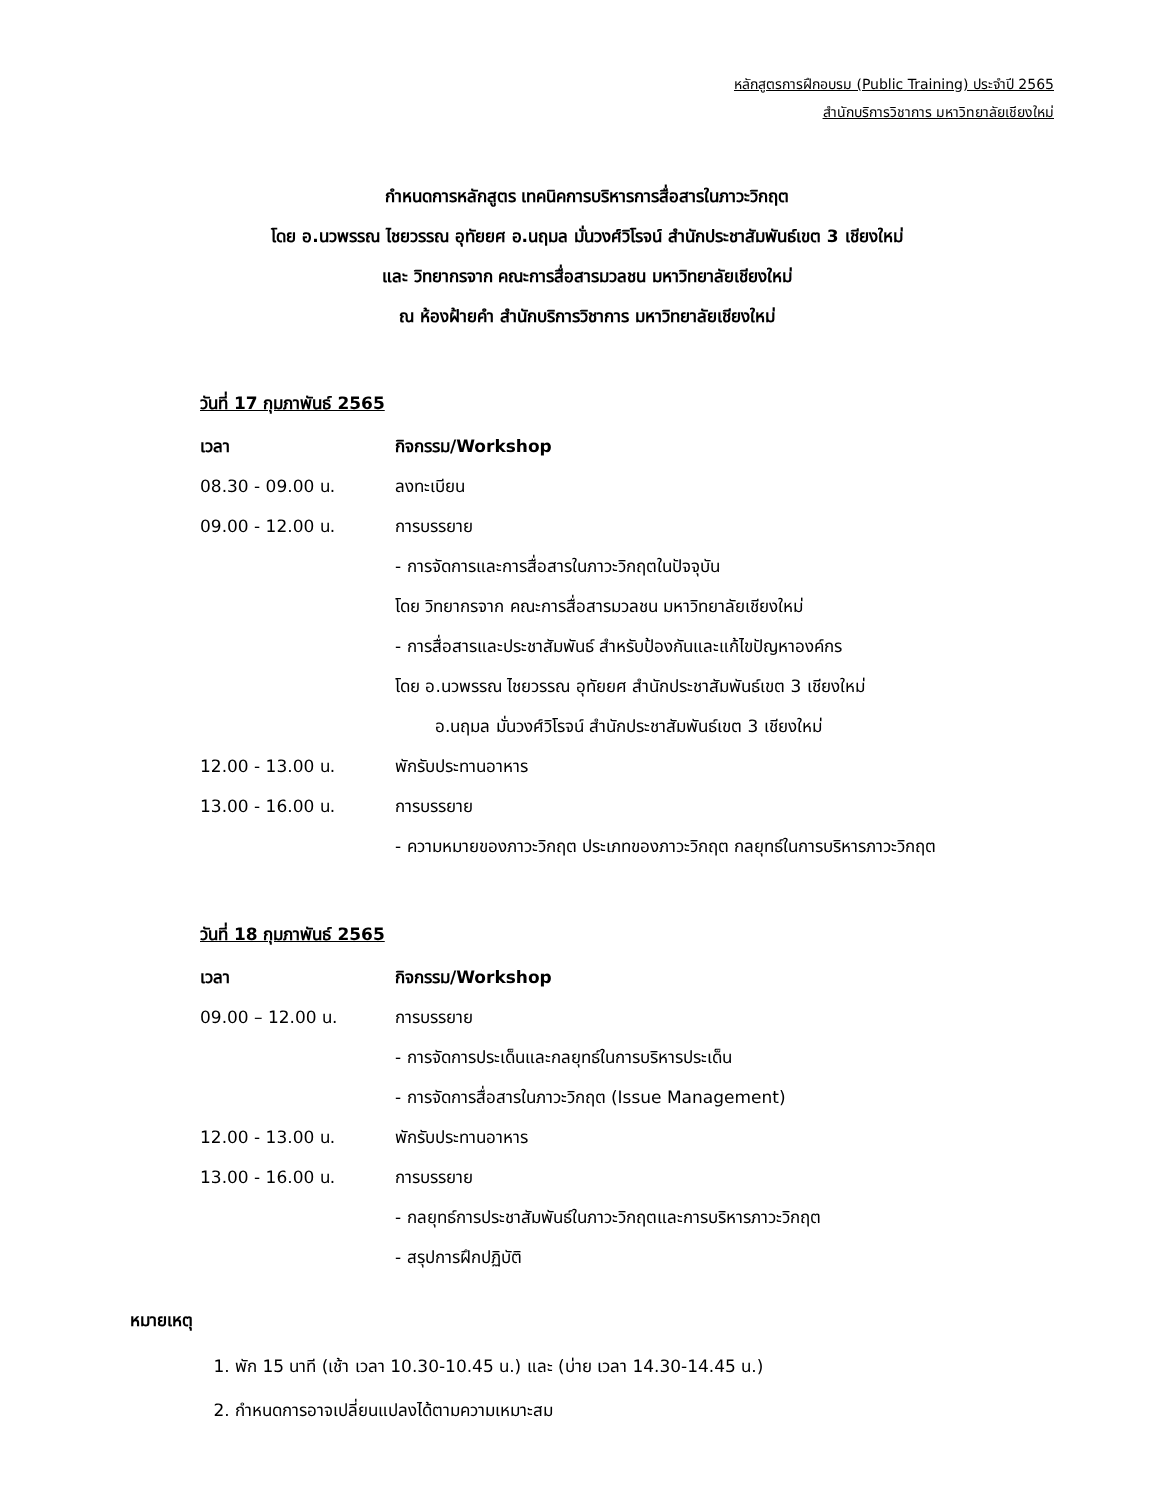หลักสูตรการฝึกอบรม (Public Training) ประจำปี 2565
สำนักบริการวิชาการ มหาวิทยาลัยเชียงใหม่
กำหนดการหลักสูตร เทคนิคการบริหารการสื่อสารในภาวะวิกฤต
โดย อ.นวพรรณ ไชยวรรณ อุทัยยศ อ.นฤมล มั่นวงศ์วิโรจน์ สำนักประชาสัมพันธ์เขต 3 เชียงใหม่
และ วิทยากรจาก คณะการสื่อสารมวลชน มหาวิทยาลัยเชียงใหม่
ณ ห้องฝ้ายคำ สำนักบริการวิชาการ มหาวิทยาลัยเชียงใหม่
วันที่ 17 กุมภาพันธ์ 2565
| เวลา | กิจกรรม/Workshop |
| --- | --- |
| 08.30 - 09.00 น. | ลงทะเบียน |
| 09.00 - 12.00 น. | การบรรยาย |
| | - การจัดการและการสื่อสารในภาวะวิกฤตในปัจจุบัน |
| | โดย วิทยากรจาก คณะการสื่อสารมวลชน มหาวิทยาลัยเชียงใหม่ |
| | - การสื่อสารและประชาสัมพันธ์ สำหรับป้องกันและแก้ไขปัญหาองค์กร |
| | โดย อ.นวพรรณ ไชยวรรณ อุทัยยศ สำนักประชาสัมพันธ์เขต 3 เชียงใหม่ |
| | อ.นฤมล มั่นวงศ์วิโรจน์ สำนักประชาสัมพันธ์เขต 3 เชียงใหม่ |
| 12.00 - 13.00 น. | พักรับประทานอาหาร |
| 13.00 - 16.00 น. | การบรรยาย |
| | - ความหมายของภาวะวิกฤต ประเภทของภาวะวิกฤต กลยุทธ์ในการบริหารภาวะวิกฤต |
วันที่ 18 กุมภาพันธ์ 2565
| เวลา | กิจกรรม/Workshop |
| --- | --- |
| 09.00 – 12.00 น. | การบรรยาย |
| | - การจัดการประเด็นและกลยุทธ์ในการบริหารประเด็น |
| | - การจัดการสื่อสารในภาวะวิกฤต (Issue Management) |
| 12.00 - 13.00 น. | พักรับประทานอาหาร |
| 13.00 - 16.00 น. | การบรรยาย |
| | - กลยุทธ์การประชาสัมพันธ์ในภาวะวิกฤตและการบริหารภาวะวิกฤต |
| | - สรุปการฝึกปฏิบัติ |
หมายเหตุ
1. พัก 15 นาที (เช้า เวลา 10.30-10.45 น.) และ (บ่าย เวลา 14.30-14.45 น.)
2. กำหนดการอาจเปลี่ยนแปลงได้ตามความเหมาะสม